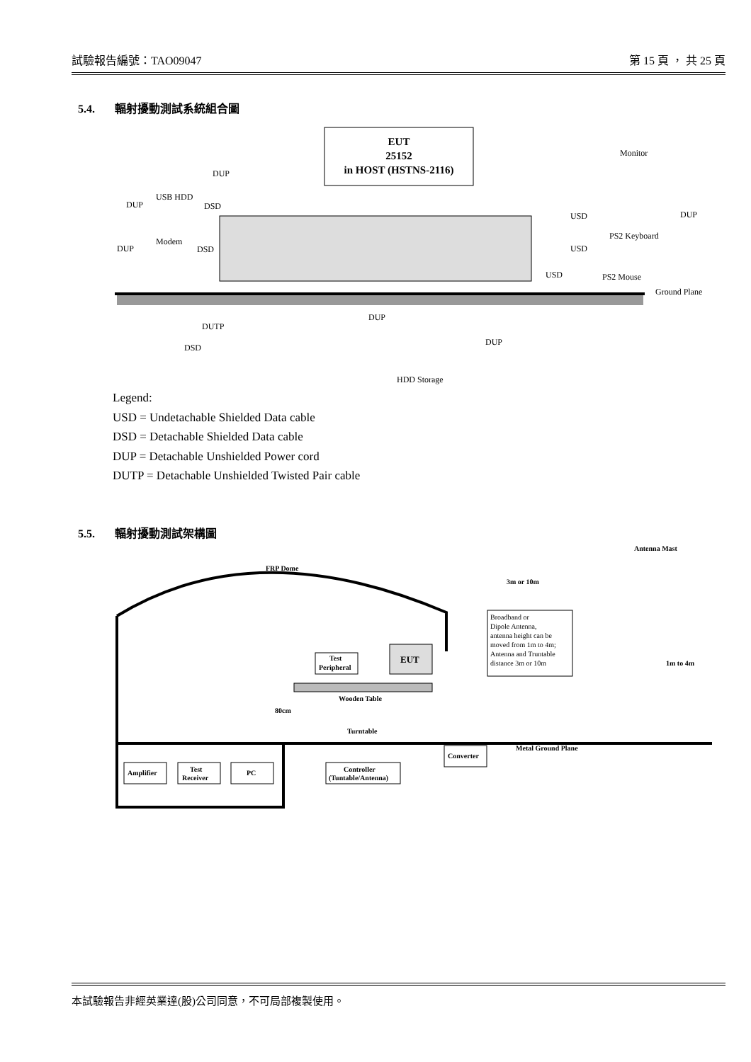試驗報告編號：TAO09047 第 15 頁 ， 共 25 頁
5.4. 輻射擾動測試系統組合圖
EUT
25152
in HOST (HSTNS-2116)
DUP
USB HDD
DUP
DSD
Modem
DUP
DSD
Monitor
USD
DUP
PS2 Keyboard
USD
USD
PS2 Mouse
Ground Plane
DUP
DUTP
DUP
DSD
HDD Storage
Legend:
USD = Undetachable Shielded Data cable
DSD = Detachable Shielded Data cable
DUP = Detachable Unshielded Power cord
DUTP = Detachable Unshielded Twisted Pair cable
5.5. 輻射擾動測試架構圖
FRP Dome
Antenna Mast
3m or 10m
Broadband or
Dipole Antenna,
antenna height can be
moved from 1m to 4m;
Antenna and Truntable
distance 3m or 10m
Test
Peripheral
EUT
1m to 4m
80cm
Wooden Table
Turntable
Metal Ground Plane
Converter
Amplifier
Test
Receiver
PC
Controller
(Tuntable/Antenna)
本試驗報告非經英業達(股)公司同意，不可局部複製使用。